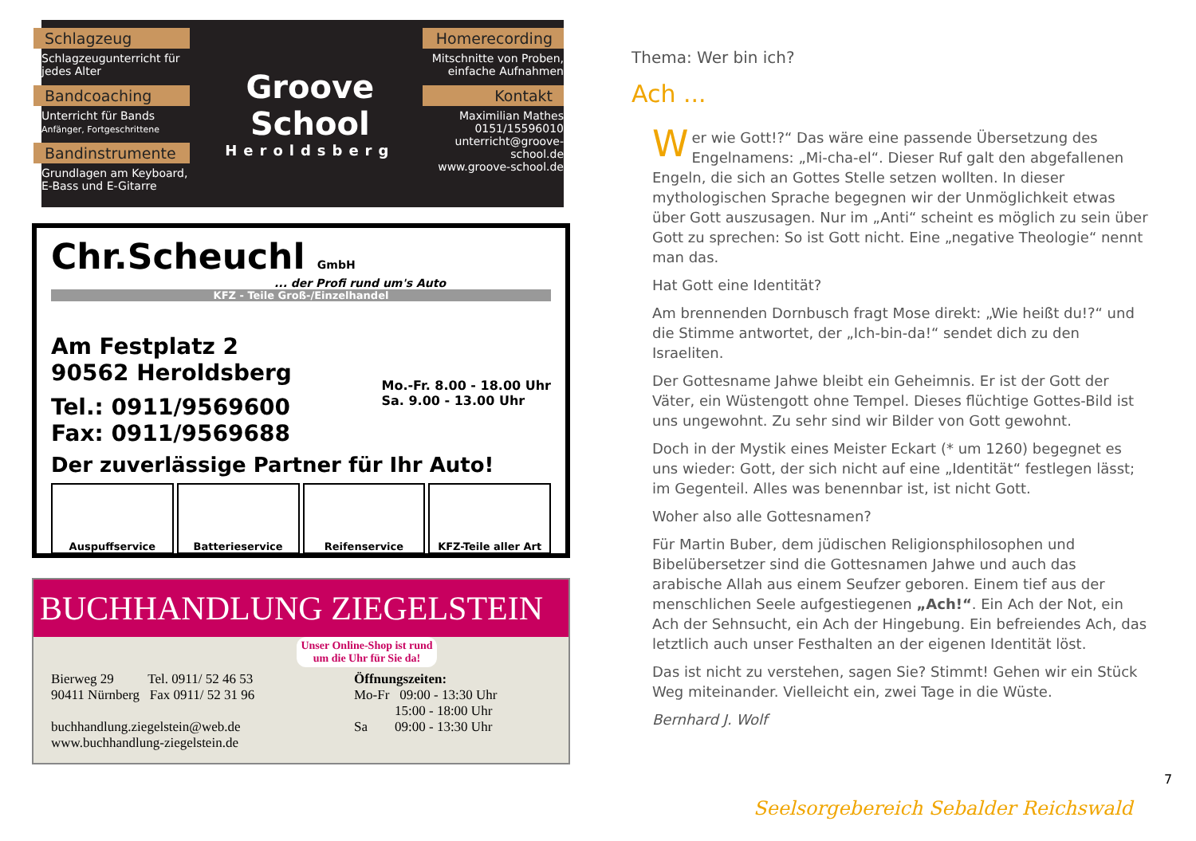Schlagzeug
Schlagzeugunterricht für jedes Alter
Bandcoaching
Unterricht für Bands
Anfänger, Fortgeschrittene
Bandinstrumente
Grundlagen am Keyboard, E-Bass und E-Gitarre
Groove School
Heroldsberg
Homerecording
Mitschnitte von Proben, einfache Aufnahmen
Kontakt
Maximilian Mathes
0151/15596010
unterricht@groove-school.de
www.groove-school.de
Chr.Scheuchl GmbH
... der Profi rund um's Auto
KFZ - Teile Groß-/Einzelhandel
Am Festplatz 2
90562 Heroldsberg
Mo.-Fr. 8.00 - 18.00 Uhr
Sa. 9.00 - 13.00 Uhr
Tel.: 0911/9569600
Fax: 0911/9569688
Der zuverlässige Partner für Ihr Auto!
Auspuffservice Batterieservice Reifenservice KFZ-Teile aller Art
BUCHHANDLUNG ZIEGELSTEIN
Unser Online-Shop ist rund um die Uhr für Sie da!
Bierweg 29 Tel. 0911/ 52 46 53
90411 Nürnberg Fax 0911/ 52 31 96
buchhandlung.ziegelstein@web.de
www.buchhandlung-ziegelstein.de
Öffnungszeiten:
Mo-Fr 09:00 - 13:30 Uhr
15:00 - 18:00 Uhr
Sa 09:00 - 13:30 Uhr
Thema: Wer bin ich?
Ach ...
Wer wie Gott!?“ Das wäre eine passende Übersetzung des Engelnamens: „Mi-cha-el“. Dieser Ruf galt den abgefallenen Engeln, die sich an Gottes Stelle setzen wollten. In dieser mythologischen Sprache begegnen wir der Unmöglichkeit etwas über Gott auszusagen. Nur im „Anti“ scheint es möglich zu sein über Gott zu sprechen: So ist Gott nicht. Eine „negative Theologie“ nennt man das.
Hat Gott eine Identität?
Am brennenden Dornbusch fragt Mose direkt: „Wie heißt du!?“ und die Stimme antwortet, der „Ich-bin-da!“ sendet dich zu den Israeliten.
Der Gottesname Jahwe bleibt ein Geheimnis. Er ist der Gott der Väter, ein Wüstengott ohne Tempel. Dieses flüchtige Gottes-Bild ist uns ungewohnt. Zu sehr sind wir Bilder von Gott gewohnt.
Doch in der Mystik eines Meister Eckart (* um 1260) begegnet es uns wieder: Gott, der sich nicht auf eine „Identität“ festlegen lässt; im Gegenteil. Alles was benennbar ist, ist nicht Gott.
Woher also alle Gottesnamen?
Für Martin Buber, dem jüdischen Religionsphilosophen und Bibelübersetzer sind die Gottesnamen Jahwe und auch das arabische Allah aus einem Seufzer geboren. Einem tief aus der menschlichen Seele aufgestiegenen „Ach!“. Ein Ach der Not, ein Ach der Sehnsucht, ein Ach der Hingebung. Ein befreiendes Ach, das letztlich auch unser Festhalten an der eigenen Identität löst.
Das ist nicht zu verstehen, sagen Sie? Stimmt! Gehen wir ein Stück Weg miteinander. Vielleicht ein, zwei Tage in die Wüste.
Bernhard J. Wolf
7
Seelsorgebereich Sebalder Reichswald